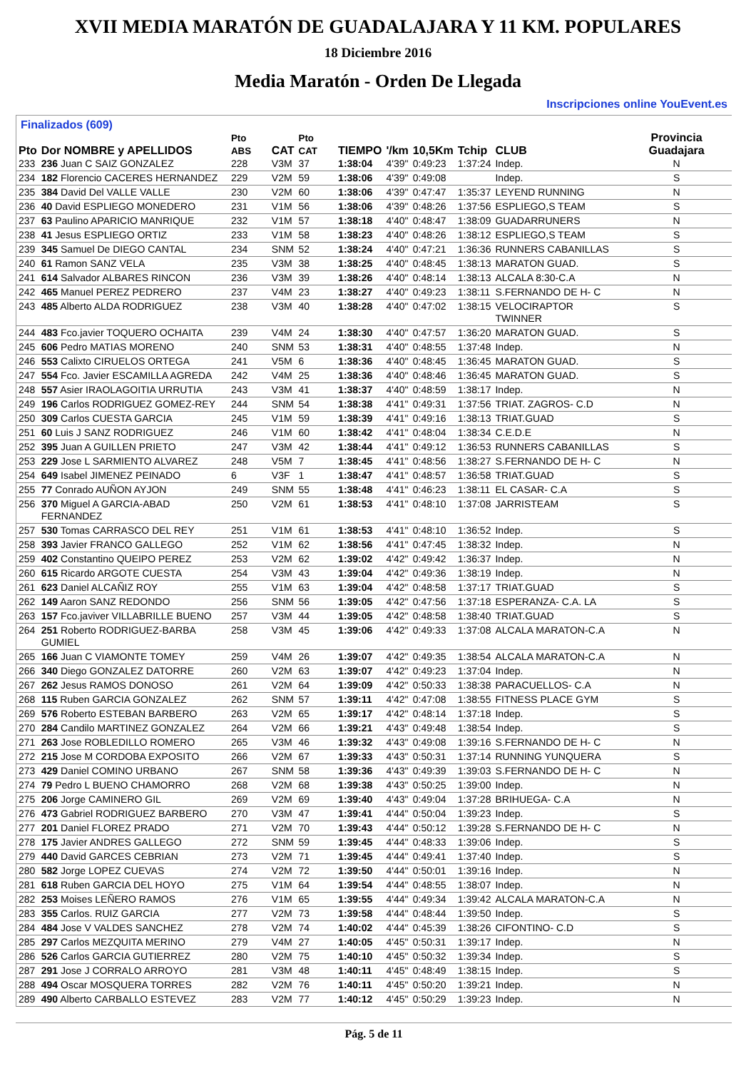XVII MEDIA MARATÓN DE GUADALAJARA Y 11 KM. POPULARES
18 Diciembre 2016
Media Maratón - Orden De Llegada
Inscripciones online YouEvent.es
Finalizados (609)
| Pto | Dor NOMBRE y APELLIDOS | Pto ABS | CAT | Pto CAT | TIEMPO | '/km | 10,5Km | Tchip | CLUB | Provincia Guadajara |
| --- | --- | --- | --- | --- | --- | --- | --- | --- | --- | --- |
| 233 | 236 Juan C SAIZ GONZALEZ | 228 | V3M | 37 | 1:38:04 | 4'39" | 0:49:23 | 1:37:24 | Indep. | N |
| 234 | 182 Florencio CACERES HERNANDEZ | 229 | V2M | 59 | 1:38:06 | 4'39" | 0:49:08 | | Indep. | S |
| 235 | 384 David Del VALLE VALLE | 230 | V2M | 60 | 1:38:06 | 4'39" | 0:47:47 | 1:35:37 | LEYEND RUNNING | N |
| 236 | 40 David ESPLIEGO MONEDERO | 231 | V1M | 56 | 1:38:06 | 4'39" | 0:48:26 | 1:37:56 | ESPLIEGO,S TEAM | S |
| 237 | 63 Paulino APARICIO MANRIQUE | 232 | V1M | 57 | 1:38:18 | 4'40" | 0:48:47 | 1:38:09 | GUADARRUNERS | N |
| 238 | 41 Jesus ESPLIEGO ORTIZ | 233 | V1M | 58 | 1:38:23 | 4'40" | 0:48:26 | 1:38:12 | ESPLIEGO,S TEAM | S |
| 239 | 345 Samuel De DIEGO CANTAL | 234 | SNM | 52 | 1:38:24 | 4'40" | 0:47:21 | 1:36:36 | RUNNERS CABANILLAS | S |
| 240 | 61 Ramon SANZ VELA | 235 | V3M | 38 | 1:38:25 | 4'40" | 0:48:45 | 1:38:13 | MARATON GUAD. | S |
| 241 | 614 Salvador ALBARES RINCON | 236 | V3M | 39 | 1:38:26 | 4'40" | 0:48:14 | 1:38:13 | ALCALA 8:30-C.A | N |
| 242 | 465 Manuel PEREZ PEDRERO | 237 | V4M | 23 | 1:38:27 | 4'40" | 0:49:23 | 1:38:11 | S.FERNANDO DE H- C | N |
| 243 | 485 Alberto ALDA RODRIGUEZ | 238 | V3M | 40 | 1:38:28 | 4'40" | 0:47:02 | 1:38:15 | VELOCIRAPTOR TWINNER | S |
| 244 | 483 Fco.javier TOQUERO OCHAITA | 239 | V4M | 24 | 1:38:30 | 4'40" | 0:47:57 | 1:36:20 | MARATON GUAD. | S |
| 245 | 606 Pedro MATIAS MORENO | 240 | SNM | 53 | 1:38:31 | 4'40" | 0:48:55 | 1:37:48 | Indep. | N |
| 246 | 553 Calixto CIRUELOS ORTEGA | 241 | V5M | 6 | 1:38:36 | 4'40" | 0:48:45 | 1:36:45 | MARATON GUAD. | S |
| 247 | 554 Fco. Javier ESCAMILLA AGREDA | 242 | V4M | 25 | 1:38:36 | 4'40" | 0:48:46 | 1:36:45 | MARATON GUAD. | S |
| 248 | 557 Asier IRAOLAGOITIA URRUTIA | 243 | V3M | 41 | 1:38:37 | 4'40" | 0:48:59 | 1:38:17 | Indep. | N |
| 249 | 196 Carlos RODRIGUEZ GOMEZ-REY | 244 | SNM | 54 | 1:38:38 | 4'41" | 0:49:31 | 1:37:56 | TRIAT. ZAGROS- C.D | N |
| 250 | 309 Carlos CUESTA GARCIA | 245 | V1M | 59 | 1:38:39 | 4'41" | 0:49:16 | 1:38:13 | TRIAT.GUAD | S |
| 251 | 60 Luis J SANZ RODRIGUEZ | 246 | V1M | 60 | 1:38:42 | 4'41" | 0:48:04 | 1:38:34 | C.E.D.E | N |
| 252 | 395 Juan A GUILLEN PRIETO | 247 | V3M | 42 | 1:38:44 | 4'41" | 0:49:12 | 1:36:53 | RUNNERS CABANILLAS | S |
| 253 | 229 Jose L SARMIENTO ALVAREZ | 248 | V5M | 7 | 1:38:45 | 4'41" | 0:48:56 | 1:38:27 | S.FERNANDO DE H- C | N |
| 254 | 649 Isabel JIMENEZ PEINADO | 6 | V3F | 1 | 1:38:47 | 4'41" | 0:48:57 | 1:36:58 | TRIAT.GUAD | S |
| 255 | 77 Conrado AUÑON AYJON | 249 | SNM | 55 | 1:38:48 | 4'41" | 0:46:23 | 1:38:11 | EL CASAR- C.A | S |
| 256 | 370 Miguel A GARCIA-ABAD FERNANDEZ | 250 | V2M | 61 | 1:38:53 | 4'41" | 0:48:10 | 1:37:08 | JARRISTEAM | S |
| 257 | 530 Tomas CARRASCO DEL REY | 251 | V1M | 61 | 1:38:53 | 4'41" | 0:48:10 | 1:36:52 | Indep. | S |
| 258 | 393 Javier FRANCO GALLEGO | 252 | V1M | 62 | 1:38:56 | 4'41" | 0:47:45 | 1:38:32 | Indep. | N |
| 259 | 402 Constantino QUEIPO PEREZ | 253 | V2M | 62 | 1:39:02 | 4'42" | 0:49:42 | 1:36:37 | Indep. | N |
| 260 | 615 Ricardo ARGOTE CUESTA | 254 | V3M | 43 | 1:39:04 | 4'42" | 0:49:36 | 1:38:19 | Indep. | N |
| 261 | 623 Daniel ALCAÑIZ ROY | 255 | V1M | 63 | 1:39:04 | 4'42" | 0:48:58 | 1:37:17 | TRIAT.GUAD | S |
| 262 | 149 Aaron SANZ REDONDO | 256 | SNM | 56 | 1:39:05 | 4'42" | 0:47:56 | 1:37:18 | ESPERANZA- C.A. LA | S |
| 263 | 157 Fco.javiver VILLABRILLE BUENO | 257 | V3M | 44 | 1:39:05 | 4'42" | 0:48:58 | 1:38:40 | TRIAT.GUAD | S |
| 264 | 251 Roberto RODRIGUEZ-BARBA GUMIEL | 258 | V3M | 45 | 1:39:06 | 4'42" | 0:49:33 | 1:37:08 | ALCALA MARATON-C.A | N |
| 265 | 166 Juan C VIAMONTE TOMEY | 259 | V4M | 26 | 1:39:07 | 4'42" | 0:49:35 | 1:38:54 | ALCALA MARATON-C.A | N |
| 266 | 340 Diego GONZALEZ DATORRE | 260 | V2M | 63 | 1:39:07 | 4'42" | 0:49:23 | 1:37:04 | Indep. | N |
| 267 | 262 Jesus RAMOS DONOSO | 261 | V2M | 64 | 1:39:09 | 4'42" | 0:50:33 | 1:38:38 | PARACUELLOS- C.A | N |
| 268 | 115 Ruben GARCIA GONZALEZ | 262 | SNM | 57 | 1:39:11 | 4'42" | 0:47:08 | 1:38:55 | FITNESS PLACE GYM | S |
| 269 | 576 Roberto ESTEBAN BARBERO | 263 | V2M | 65 | 1:39:17 | 4'42" | 0:48:14 | 1:37:18 | Indep. | S |
| 270 | 284 Candilo MARTINEZ GONZALEZ | 264 | V2M | 66 | 1:39:21 | 4'43" | 0:49:48 | 1:38:54 | Indep. | S |
| 271 | 263 Jose ROBLEDILLO ROMERO | 265 | V3M | 46 | 1:39:32 | 4'43" | 0:49:08 | 1:39:16 | S.FERNANDO DE H- C | N |
| 272 | 215 Jose M CORDOBA EXPOSITO | 266 | V2M | 67 | 1:39:33 | 4'43" | 0:50:31 | 1:37:14 | RUNNING YUNQUERA | S |
| 273 | 429 Daniel COMINO URBANO | 267 | SNM | 58 | 1:39:36 | 4'43" | 0:49:39 | 1:39:03 | S.FERNANDO DE H- C | N |
| 274 | 79 Pedro L BUENO CHAMORRO | 268 | V2M | 68 | 1:39:38 | 4'43" | 0:50:25 | 1:39:00 | Indep. | N |
| 275 | 206 Jorge CAMINERO GIL | 269 | V2M | 69 | 1:39:40 | 4'43" | 0:49:04 | 1:37:28 | BRIHUEGA- C.A | N |
| 276 | 473 Gabriel RODRIGUEZ BARBERO | 270 | V3M | 47 | 1:39:41 | 4'44" | 0:50:04 | 1:39:23 | Indep. | S |
| 277 | 201 Daniel FLOREZ PRADO | 271 | V2M | 70 | 1:39:43 | 4'44" | 0:50:12 | 1:39:28 | S.FERNANDO DE H- C | N |
| 278 | 175 Javier ANDRES GALLEGO | 272 | SNM | 59 | 1:39:45 | 4'44" | 0:48:33 | 1:39:06 | Indep. | S |
| 279 | 440 David GARCES CEBRIAN | 273 | V2M | 71 | 1:39:45 | 4'44" | 0:49:41 | 1:37:40 | Indep. | S |
| 280 | 582 Jorge LOPEZ CUEVAS | 274 | V2M | 72 | 1:39:50 | 4'44" | 0:50:01 | 1:39:16 | Indep. | N |
| 281 | 618 Ruben GARCIA DEL HOYO | 275 | V1M | 64 | 1:39:54 | 4'44" | 0:48:55 | 1:38:07 | Indep. | N |
| 282 | 253 Moises LEÑERO RAMOS | 276 | V1M | 65 | 1:39:55 | 4'44" | 0:49:34 | 1:39:42 | ALCALA MARATON-C.A | N |
| 283 | 355 Carlos. RUIZ GARCIA | 277 | V2M | 73 | 1:39:58 | 4'44" | 0:48:44 | 1:39:50 | Indep. | S |
| 284 | 484 Jose V VALDES SANCHEZ | 278 | V2M | 74 | 1:40:02 | 4'44" | 0:45:39 | 1:38:26 | CIFONTINO- C.D | S |
| 285 | 297 Carlos MEZQUITA MERINO | 279 | V4M | 27 | 1:40:05 | 4'45" | 0:50:31 | 1:39:17 | Indep. | N |
| 286 | 526 Carlos GARCIA GUTIERREZ | 280 | V2M | 75 | 1:40:10 | 4'45" | 0:50:32 | 1:39:34 | Indep. | S |
| 287 | 291 Jose J CORRALO ARROYO | 281 | V3M | 48 | 1:40:11 | 4'45" | 0:48:49 | 1:38:15 | Indep. | S |
| 288 | 494 Oscar MOSQUERA TORRES | 282 | V2M | 76 | 1:40:11 | 4'45" | 0:50:20 | 1:39:21 | Indep. | N |
| 289 | 490 Alberto CARBALLO ESTEVEZ | 283 | V2M | 77 | 1:40:12 | 4'45" | 0:50:29 | 1:39:23 | Indep. | N |
Pág. 5 de 11